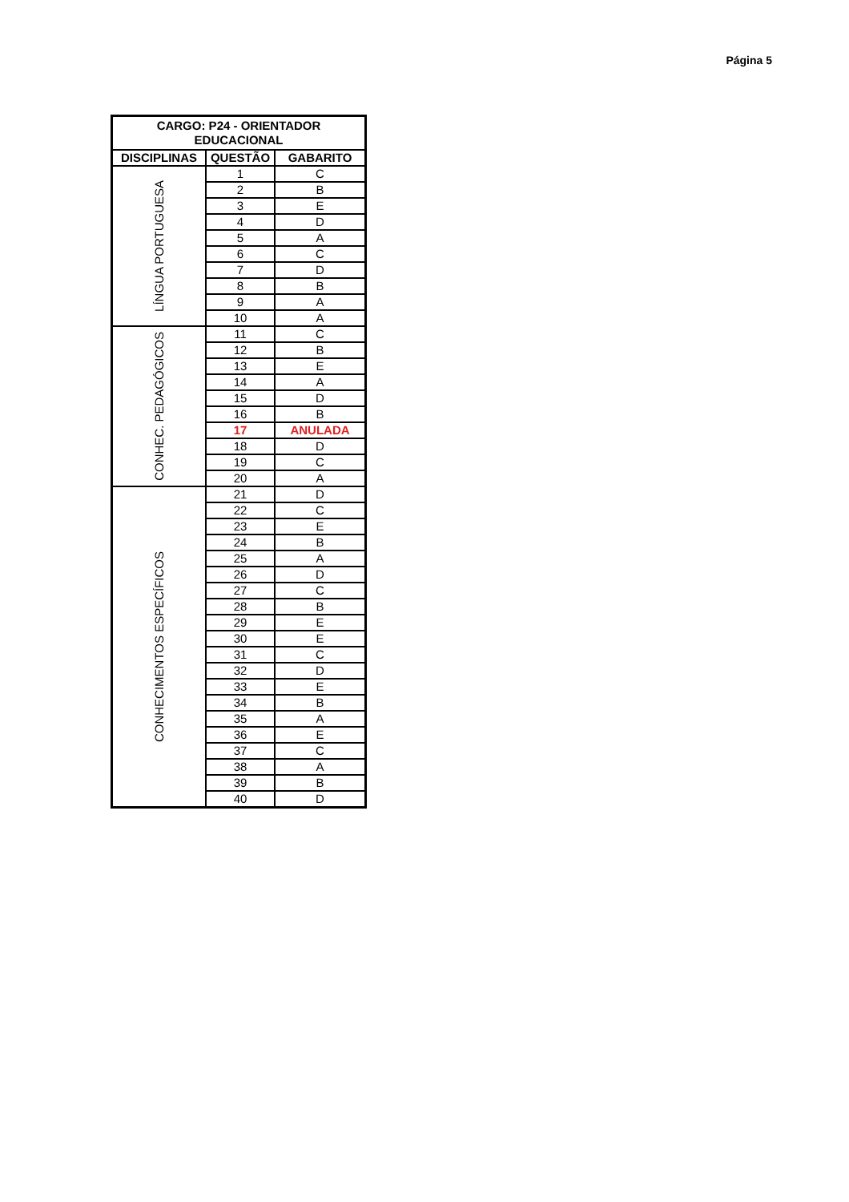Página 5
| CARGO: P24 - ORIENTADOR EDUCACIONAL | | |
| --- | --- | --- |
| DISCIPLINAS | QUESTÃO | GABARITO |
| LÍNGUA PORTUGUESA | 1 | C |
| | 2 | B |
| | 3 | E |
| | 4 | D |
| | 5 | A |
| | 6 | C |
| | 7 | D |
| | 8 | B |
| | 9 | A |
| | 10 | A |
| CONHEC. PEDAGÓGICOS | 11 | C |
| | 12 | B |
| | 13 | E |
| | 14 | A |
| | 15 | D |
| | 16 | B |
| | 17 | ANULADA |
| | 18 | D |
| | 19 | C |
| | 20 | A |
| CONHECIMENTOS ESPECÍFICOS | 21 | D |
| | 22 | C |
| | 23 | E |
| | 24 | B |
| | 25 | A |
| | 26 | D |
| | 27 | C |
| | 28 | B |
| | 29 | E |
| | 30 | E |
| | 31 | C |
| | 32 | D |
| | 33 | E |
| | 34 | B |
| | 35 | A |
| | 36 | E |
| | 37 | C |
| | 38 | A |
| | 39 | B |
| | 40 | D |